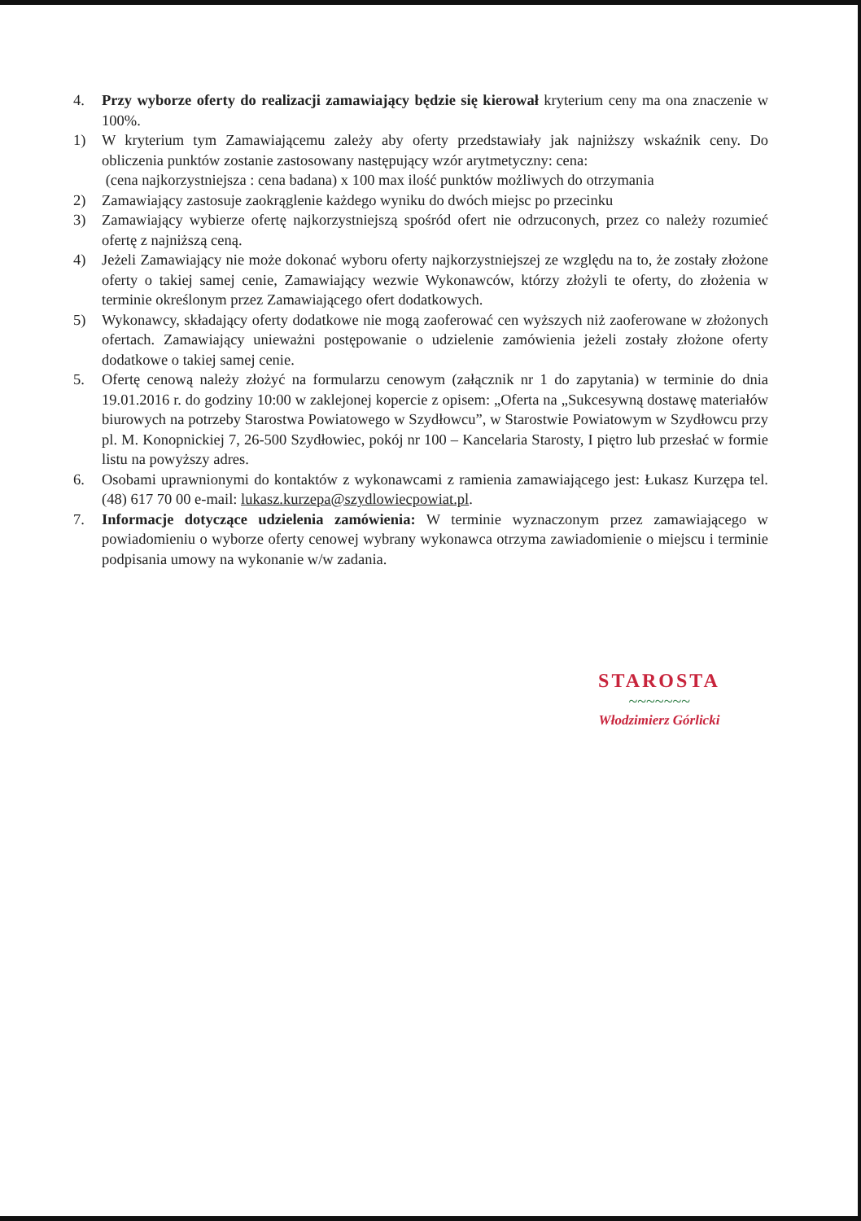4. Przy wyborze oferty do realizacji zamawiający będzie się kierował kryterium ceny ma ona znaczenie w 100%.
1) W kryterium tym Zamawiającemu zależy aby oferty przedstawiały jak najniższy wskaźnik ceny. Do obliczenia punktów zostanie zastosowany następujący wzór arytmetyczny: cena:
(cena najkorzystniejsza : cena badana) x 100 max ilość punktów możliwych do otrzymania
2) Zamawiający zastosuje zaokrąglenie każdego wyniku do dwóch miejsc po przecinku
3) Zamawiający wybierze ofertę najkorzystniejszą spośród ofert nie odrzuconych, przez co należy rozumieć ofertę z najniższą ceną.
4) Jeżeli Zamawiający nie może dokonać wyboru oferty najkorzystniejszej ze względu na to, że zostały złożone oferty o takiej samej cenie, Zamawiający wezwie Wykonawców, którzy złożyli te oferty, do złożenia w terminie określonym przez Zamawiającego ofert dodatkowych.
5) Wykonawcy, składający oferty dodatkowe nie mogą zaoferować cen wyższych niż zaoferowane w złożonych ofertach. Zamawiający unieważni postępowanie o udzielenie zamówienia jeżeli zostały złożone oferty dodatkowe o takiej samej cenie.
5. Ofertę cenową należy złożyć na formularzu cenowym (załącznik nr 1 do zapytania) w terminie do dnia 19.01.2016 r. do godziny 10:00 w zaklejonej kopercie z opisem: „Oferta na „Sukcesywną dostawę materiałów biurowych na potrzeby Starostwa Powiatowego w Szydłowcu”, w Starostwie Powiatowym w Szydłowcu przy pl. M. Konopnickiej 7, 26-500 Szydłowiec, pokój nr 100 – Kancelaria Starosty, I piętro lub przesłać w formie listu na powyższy adres.
6. Osobami uprawnionymi do kontaktów z wykonawcami z ramienia zamawiającego jest: Łukasz Kurzępa tel. (48) 617 70 00 e-mail: lukasz.kurzepa@szydlowiecpowiat.pl.
7. Informacje dotyczące udzielenia zamówienia: W terminie wyznaczonym przez zamawiającego w powiadomieniu o wyborze oferty cenowej wybrany wykonawca otrzyma zawiadomienie o miejscu i terminie podpisania umowy na wykonanie w/w zadania.
STAROSTA
~~~~~~~
Włodzimierz Górlicki